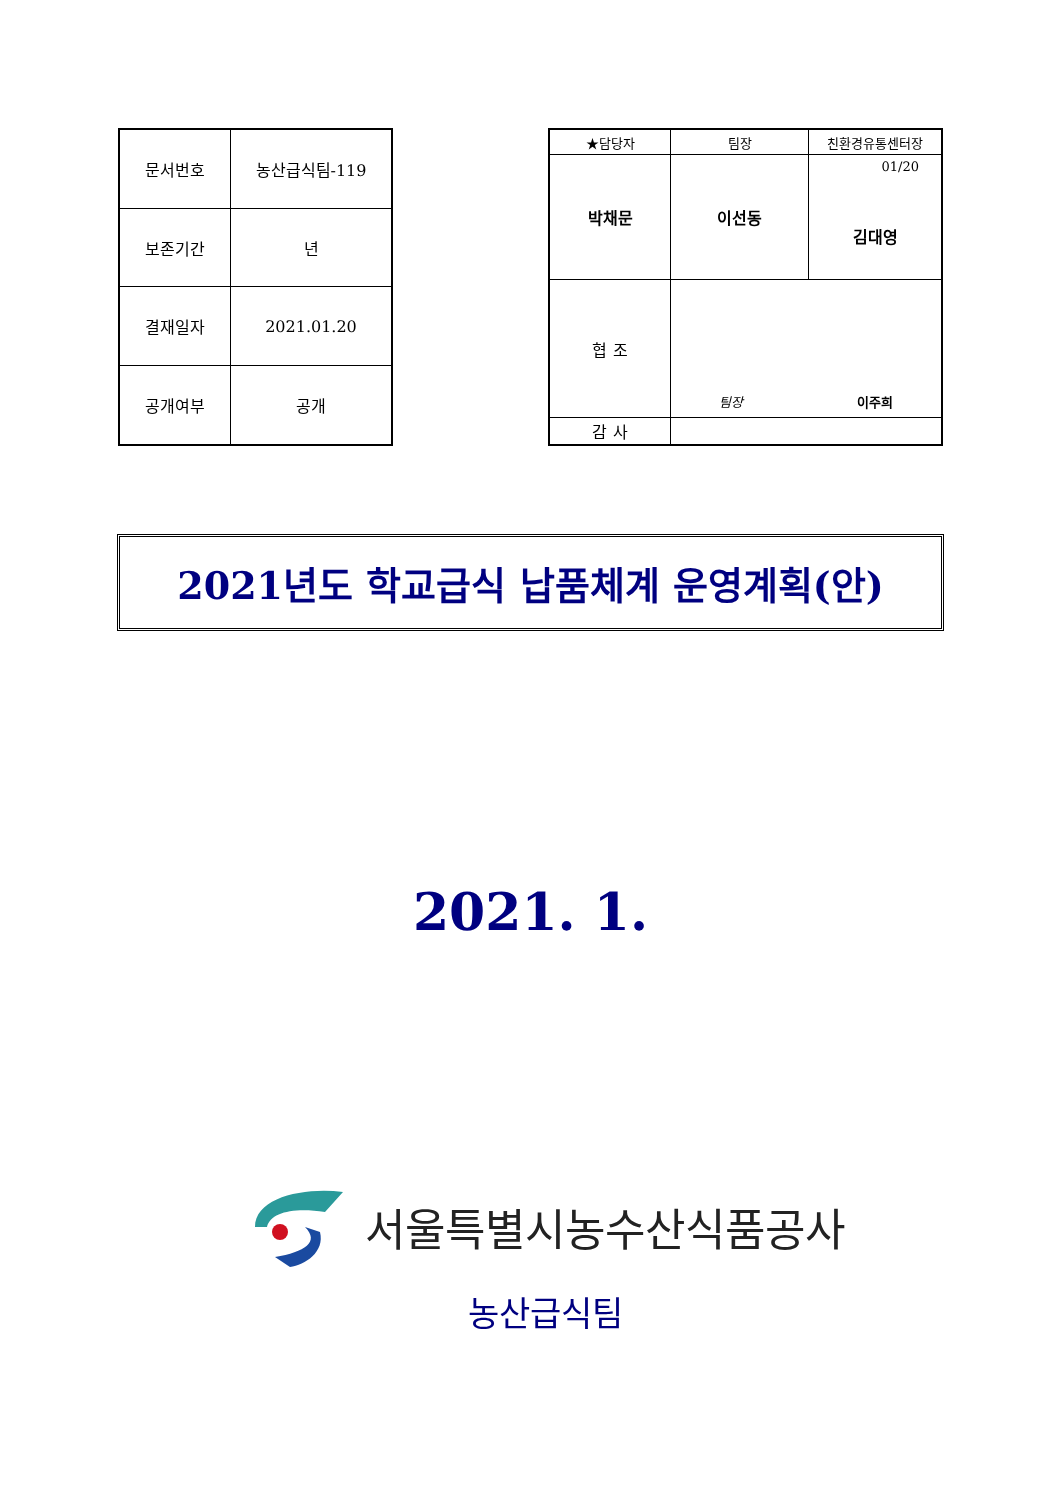| 문서번호 | 농산급식팀-119 |
| 보존기간 | 년 |
| 결재일자 | 2021.01.20 |
| 공개여부 | 공개 |
| ★담당자 | 팀장 | 친환경유통센터장 |
| 박채문 | 이선동 | 01/20 김대영 |
| 협 조 | 팀장 이주희 | |
| 감 사 | | |
2021년도 학교급식 납품체계 운영계획(안)
2021. 1.
서울특별시농수산식품공사
농산급식팀